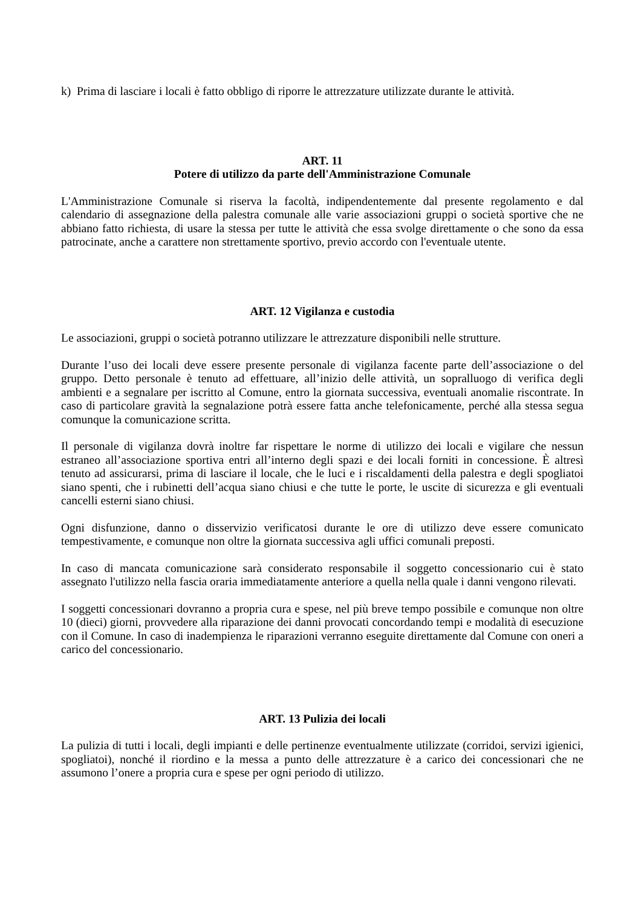k) Prima di lasciare i locali è fatto obbligo di riporre le attrezzature utilizzate durante le attività.
ART. 11
Potere di utilizzo da parte dell'Amministrazione Comunale
L'Amministrazione Comunale si riserva la facoltà, indipendentemente dal presente regolamento e dal calendario di assegnazione della palestra comunale alle varie associazioni gruppi o società sportive che ne abbiano fatto richiesta, di usare la stessa per tutte le attività che essa svolge direttamente o che sono da essa patrocinate, anche a carattere non strettamente sportivo, previo accordo con l'eventuale utente.
ART. 12 Vigilanza e custodia
Le associazioni, gruppi o società potranno utilizzare le attrezzature disponibili nelle strutture.
Durante l’uso dei locali deve essere presente personale di vigilanza facente parte dell’associazione o del gruppo. Detto personale è tenuto ad effettuare, all’inizio delle attività, un sopralluogo di verifica degli ambienti e a segnalare per iscritto al Comune, entro la giornata successiva, eventuali anomalie riscontrate. In caso di particolare gravità la segnalazione potrà essere fatta anche telefonicamente, perché alla stessa segua comunque la comunicazione scritta.
Il personale di vigilanza dovrà inoltre far rispettare le norme di utilizzo dei locali e vigilare che nessun estraneo all’associazione sportiva entri all’interno degli spazi e dei locali forniti in concessione. È altresì tenuto ad assicurarsi, prima di lasciare il locale, che le luci e i riscaldamenti della palestra e degli spogliatoi siano spenti, che i rubinetti dell’acqua siano chiusi e che tutte le porte, le uscite di sicurezza e gli eventuali cancelli esterni siano chiusi.
Ogni disfunzione, danno o disservizio verificatosi durante le ore di utilizzo deve essere comunicato tempestivamente, e comunque non oltre la giornata successiva agli uffici comunali preposti.
In caso di mancata comunicazione sarà considerato responsabile il soggetto concessionario cui è stato assegnato l'utilizzo nella fascia oraria immediatamente anteriore a quella nella quale i danni vengono rilevati.
I soggetti concessionari dovranno a propria cura e spese, nel più breve tempo possibile e comunque non oltre 10 (dieci) giorni, provvedere alla riparazione dei danni provocati concordando tempi e modalità di esecuzione con il Comune. In caso di inadempienza le riparazioni verranno eseguite direttamente dal Comune con oneri a carico del concessionario.
ART. 13 Pulizia dei locali
La pulizia di tutti i locali, degli impianti e delle pertinenze eventualmente utilizzate (corridoi, servizi igienici, spogliatoi), nonché il riordino e la messa a punto delle attrezzature è a carico dei concessionari che ne assumono l’onere a propria cura e spese per ogni periodo di utilizzo.